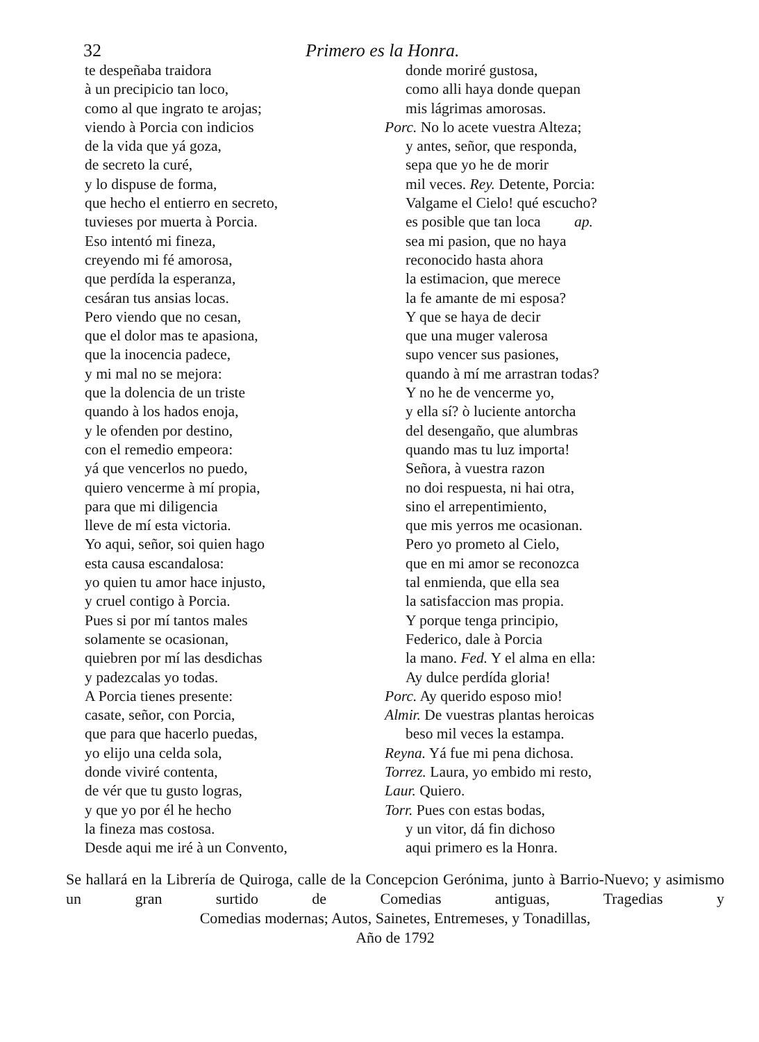32 Primero es la Honra.
te despeñaba traidora
à un precipicio tan loco,
como al que ingrato te arojas;
viendo à Porcia con indicios
de la vida que yá goza,
de secreto la curé,
y lo dispuse de forma,
que hecho el entierro en secreto,
tuvieses por muerta à Porcia.
Eso intentó mi fineza,
creyendo mi fé amorosa,
que perdída la esperanza,
cesáran tus ansias locas.
Pero viendo que no cesan,
que el dolor mas te apasiona,
que la inocencia padece,
y mi mal no se mejora:
que la dolencia de un triste
quando à los hados enoja,
y le ofenden por destino,
con el remedio empeora:
yá que vencerlos no puedo,
quiero vencerme à mí propia,
para que mi diligencia
lleve de mí esta victoria.
Yo aqui, señor, soi quien hago
esta causa escandalosa:
yo quien tu amor hace injusto,
y cruel contigo à Porcia.
Pues si por mí tantos males
solamente se ocasionan,
quiebren por mí las desdichas
y padezcalas yo todas.
A Porcia tienes presente:
casate, señor, con Porcia,
que para que hacerlo puedas,
yo elijo una celda sola,
donde viviré contenta,
de vér que tu gusto logras,
y que yo por él he hecho
la fineza mas costosa.
Desde aqui me iré à un Convento,
donde moriré gustosa,
como alli haya donde quepan
mis lágrimas amorosas.
Porc. No lo acete vuestra Alteza;
y antes, señor, que responda,
sepa que yo he de morir
mil veces. Rey. Detente, Porcia:
Valgame el Cielo! qué escucho?
es posible que tan loca ap.
sea mi pasion, que no haya
reconocido hasta ahora
la estimacion, que merece
la fe amante de mi esposa?
Y que se haya de decir
que una muger valerosa
supo vencer sus pasiones,
quando à mí me arrastran todas?
Y no he de vencerme yo,
y ella sí? ò luciente antorcha
del desengaño, que alumbras
quando mas tu luz importa!
Señora, à vuestra razon
no doi respuesta, ni hai otra,
sino el arrepentimiento,
que mis yerros me ocasionan.
Pero yo prometo al Cielo,
que en mi amor se reconozca
tal enmienda, que ella sea
la satisfaccion mas propia.
Y porque tenga principio,
Federico, dale à Porcia
la mano. Fed. Y el alma en ella:
Ay dulce perdída gloria!
Porc. Ay querido esposo mio!
Almir. De vuestras plantas heroicas
beso mil veces la estampa.
Reyna. Yá fue mi pena dichosa.
Torrez. Laura, yo embido mi resto,
Laur. Quiero.
Torr. Pues con estas bodas,
y un vitor, dá fin dichoso
aqui primero es la Honra.
Se hallará en la Librería de Quiroga, calle de la Concepcion Gerónima, junto à Barrio-Nuevo; y asimismo un gran surtido de Comedias antiguas, Tragedias y
Comedias modernas; Autos, Sainetes, Entremeses, y Tonadillas,
Año de 1792